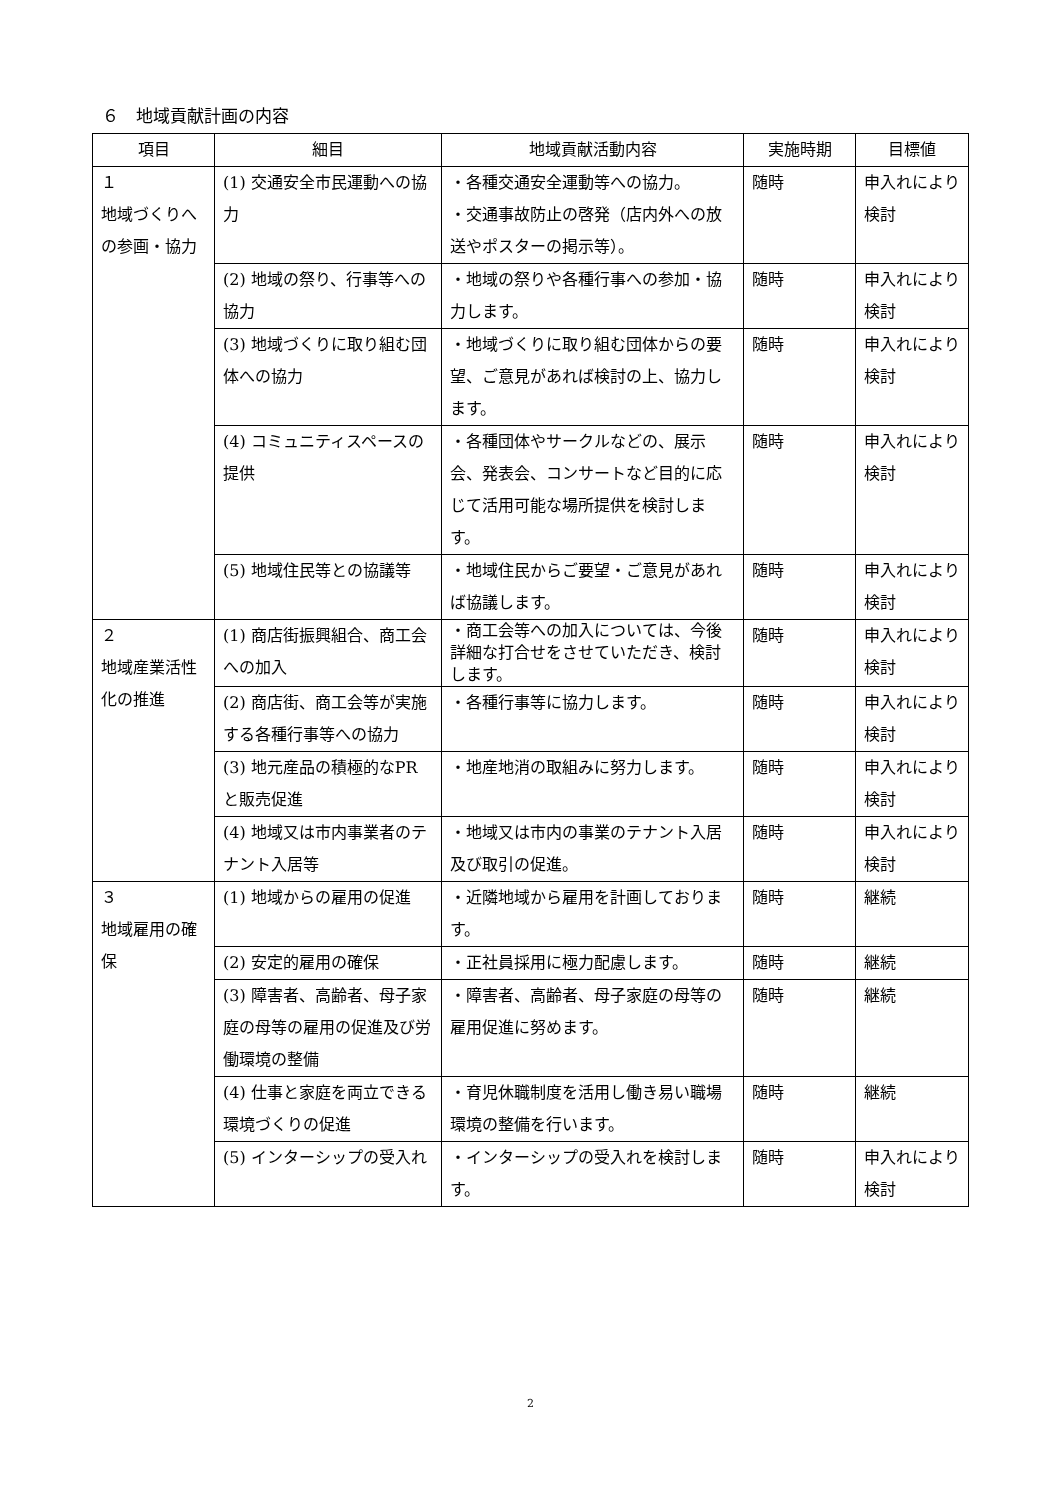６　地域貢献計画の内容
| 項目 | 細目 | 地域貢献活動内容 | 実施時期 | 目標値 |
| --- | --- | --- | --- | --- |
| １ 地域づくりへの参画・協力 | (1) 交通安全市民運動への協力 | ・各種交通安全運動等への協力。 ・交通事故防止の啓発（店内外への放送やポスターの掲示等）。 | 随時 | 申入れにより検討 |
| | (2) 地域の祭り、行事等への協力 | ・地域の祭りや各種行事への参加・協力します。 | 随時 | 申入れにより検討 |
| | (3) 地域づくりに取り組む団体への協力 | ・地域づくりに取り組む団体からの要望、ご意見があれば検討の上、協力します。 | 随時 | 申入れにより検討 |
| | (4) コミュニティスペースの提供 | ・各種団体やサークルなどの、展示会、発表会、コンサートなど目的に応じて活用可能な場所提供を検討します。 | 随時 | 申入れにより検討 |
| | (5) 地域住民等との協議等 | ・地域住民からご要望・ご意見があれば協議します。 | 随時 | 申入れにより検討 |
| ２ 地域産業活性化の推進 | (1) 商店街振興組合、商工会への加入 | ・商工会等への加入については、今後詳細な打合せをさせていただき、検討します。 | 随時 | 申入れにより検討 |
| | (2) 商店街、商工会等が実施する各種行事等への協力 | ・各種行事等に協力します。 | 随時 | 申入れにより検討 |
| | (3) 地元産品の積極的なPRと販売促進 | ・地産地消の取組みに努力します。 | 随時 | 申入れにより検討 |
| | (4) 地域又は市内事業者のテナント入居等 | ・地域又は市内の事業のテナント入居及び取引の促進。 | 随時 | 申入れにより検討 |
| ３ 地域雇用の確保 | (1) 地域からの雇用の促進 | ・近隣地域から雇用を計画しております。 | 随時 | 継続 |
| | (2) 安定的雇用の確保 | ・正社員採用に極力配慮します。 | 随時 | 継続 |
| | (3) 障害者、高齢者、母子家庭の母等の雇用の促進及び労働環境の整備 | ・障害者、高齢者、母子家庭の母等の雇用促進に努めます。 | 随時 | 継続 |
| | (4) 仕事と家庭を両立できる環境づくりの促進 | ・育児休職制度を活用し働き易い職場環境の整備を行います。 | 随時 | 継続 |
| | (5) インターシップの受入れ | ・インターシップの受入れを検討します。 | 随時 | 申入れにより検討 |
2